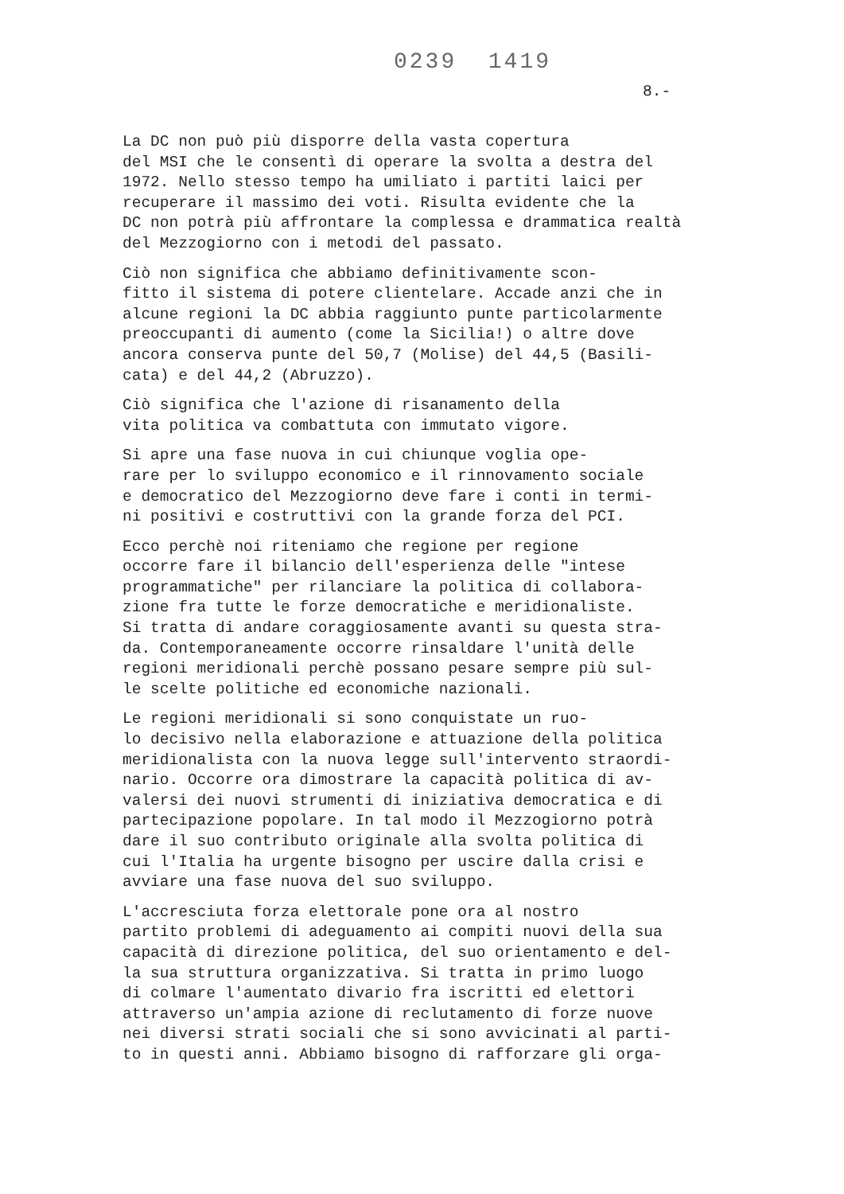0239 1419
8.-
La DC non può più disporre della vasta copertura del MSI che le consentì di operare la svolta a destra del 1972. Nello stesso tempo ha umiliato i partiti laici per recuperare il massimo dei voti. Risulta evidente che la DC non potrà più affrontare la complessa e drammatica realtà del Mezzogiorno con i metodi del passato.
Ciò non significa che abbiamo definitivamente scon- fitto il sistema di potere clientelare. Accade anzi che in alcune regioni la DC abbia raggiunto punte particolarmente preoccupanti di aumento (come la Sicilia!) o altre dove ancora conserva punte del 50,7 (Molise) del 44,5 (Basili- cata) e del 44,2 (Abruzzo).
Ciò significa che l'azione di risanamento della vita politica va combattuta con immutato vigore.
Si apre una fase nuova in cui chiunque voglia ope- rare per lo sviluppo economico e il rinnovamento sociale e democratico del Mezzogiorno deve fare i conti in termi- ni positivi e costruttivi con la grande forza del PCI.
Ecco perchè noi riteniamo che regione per regione occorre fare il bilancio dell'esperienza delle "intese programmatiche" per rilanciare la politica di collabora- zione fra tutte le forze democratiche e meridionaliste. Si tratta di andare coraggiosamente avanti su questa stra- da. Contemporaneamente occorre rinsaldare l'unità delle regioni meridionali perchè possano pesare sempre più sul- le scelte politiche ed economiche nazionali.
Le regioni meridionali si sono conquistate un ruo- lo decisivo nella elaborazione e attuazione della politica meridionalista con la nuova legge sull'intervento straordi- nario. Occorre ora dimostrare la capacità politica di av- valersi dei nuovi strumenti di iniziativa democratica e di partecipazione popolare. In tal modo il Mezzogiorno potrà dare il suo contributo originale alla svolta politica di cui l'Italia ha urgente bisogno per uscire dalla crisi e avviare una fase nuova del suo sviluppo.
L'accresciuta forza elettorale pone ora al nostro partito problemi di adeguamento ai compiti nuovi della sua capacità di direzione politica, del suo orientamento e del- la sua struttura organizzativa. Si tratta in primo luogo di colmare l'aumentato divario fra iscritti ed elettori attraverso un'ampia azione di reclutamento di forze nuove nei diversi strati sociali che si sono avvicinati al parti- to in questi anni. Abbiamo bisogno di rafforzare gli orga-